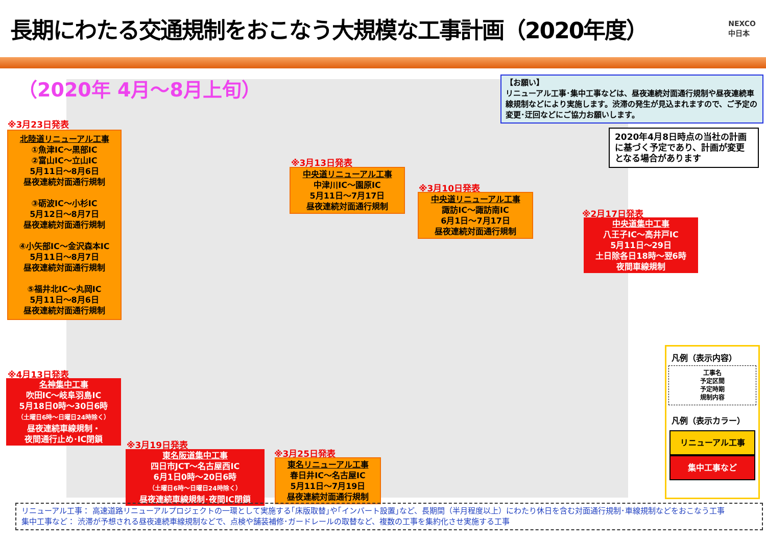長期にわたる交通規制をおこなう大規模な工事計画（2020年度）
NEXCO
中日本
（2020年 4月～8月上旬）
【お願い】
リニューアル工事･集中工事などは、昼夜連続対面通行規制や昼夜連続車線規制などにより実施します。渋滞の発生が見込まれますので、ご予定の変更･迂回などにご協力お願いします。
2020年4月8日時点の当社の計画に基づく予定であり、計画が変更となる場合があります
※3月23日発表
北陸道リニューアル工事
①魚津IC～黒部IC
②富山IC～立山IC
5月11日～8月6日
昼夜連続対面通行規制
③砺波IC～小杉IC
5月12日～8月7日
昼夜連続対面通行規制
④小矢部IC～金沢森本IC
5月11日～8月7日
昼夜連続対面通行規制
⑤福井北IC～丸岡IC
5月11日～8月6日
昼夜連続対面通行規制
※3月13日発表
中央道リニューアル工事
中津川IC～園原IC
5月11日～7月17日
昼夜連続対面通行規制
※3月10日発表
中央道リニューアル工事
諏訪IC～諏訪南IC
6月1日～7月17日
昼夜連続対面通行規制
※2月17日発表
中央道集中工事
八王子IC～高井戸IC
5月11日～29日
土日除各日18時～翌6時
夜間車線規制
※4月13日発表
名神集中工事
吹田IC～岐阜羽島IC
5月18日0時～30日6時
（土曜日6時～日曜日24時除く）
昼夜連続車線規制・
夜間通行止め･IC閉鎖
※3月19日発表
東名阪道集中工事
四日市JCT～名古屋西IC
6月1日0時～20日6時
（土曜日6時～日曜日24時除く）
昼夜連続車線規制･夜間IC閉鎖
※3月25日発表
東名リニューアル工事
春日井IC～名古屋IC
5月11日～7月19日
昼夜連続対面通行規制
凡例（表示内容）
工事名
予定区間
予定時期
規制内容
凡例（表示カラー）
リニューアル工事
集中工事など
リニューアル工事： 高速道路リニューアルプロジェクトの一環として実施する｢床版取替｣や｢インバート設置｣など、長期間（半月程度以上）にわたり休日を含む対面通行規制･車線規制などをおこなう工事
集中工事など： 渋滞が予想される昼夜連続車線規制などで、点検や舗装補修･ガードレールの取替など、複数の工事を集約化させ実施する工事